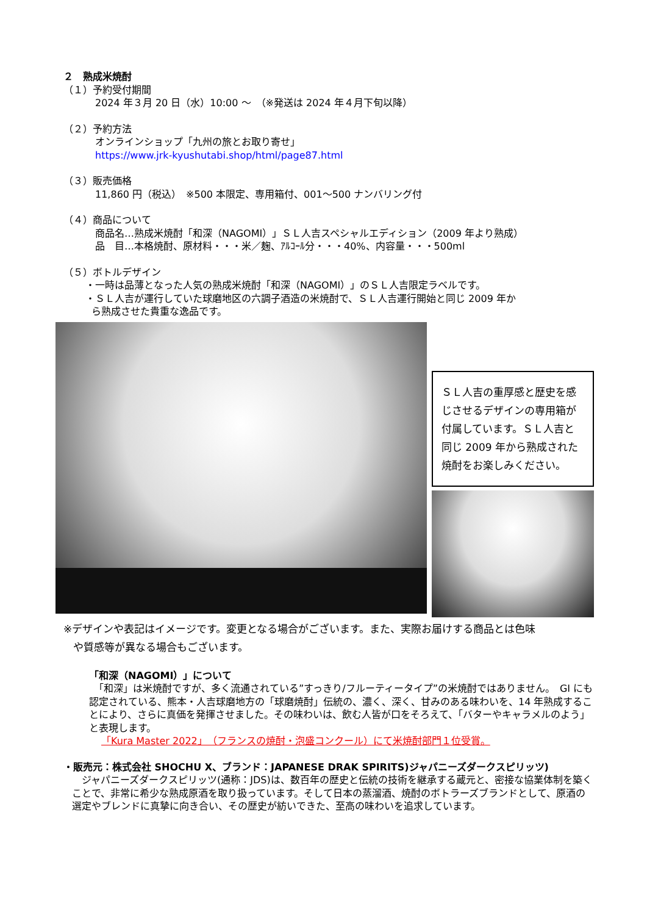２　熟成米焼酎
（１）予約受付期間
2024 年３月 20 日（水）10:00 ～　（※発送は 2024 年４月下旬以降）
（２）予約方法
オンラインショップ「九州の旅とお取り寄せ」
https://www.jrk-kyushutabi.shop/html/page87.html
（３）販売価格
11,860 円（税込）　※500 本限定、専用箱付、001～500 ナンバリング付
（４）商品について
商品名…熟成米焼酎「和深（NAGOMI）」ＳＬ人吉スペシャルエディション（2009 年より熟成）
品　目…本格焼酎、原材料・・・米／麹、ｱﾙｺｰﾙ分・・・40%、内容量・・・500ml
（５）ボトルデザイン
・一時は品薄となった人気の熟成米焼酎「和深（NAGOMI）」のＳＬ人吉限定ラベルです。
・ＳＬ人吉が運行していた球磨地区の六調子酒造の米焼酎で、ＳＬ人吉運行開始と同じ 2009 年か
ら熟成させた貴重な逸品です。
ＳＬ人吉の重厚感と歴史を感じさせるデザインの専用箱が付属しています。ＳＬ人吉と同じ 2009 年から熟成された焼酎をお楽しみください。
※デザインや表記はイメージです。変更となる場合がございます。また、実際お届けする商品とは色味
や質感等が異なる場合もございます。
「和深（NAGOMI）」について
　「和深」は米焼酎ですが、多く流通されている”すっきり/フルーティータイプ”の米焼酎ではありません。　GI にも認定されている、熊本・人吉球磨地方の「球磨焼酎」伝統の、濃く、深く、甘みのある味わいを、14 年熟成することにより、さらに真価を発揮させました。その味わいは、飲む人皆が口をそろえて、「バターやキャラメルのよう」と表現します。
「Kura Master 2022」（フランスの焼酎・泡盛コンクール）にて米焼酎部門１位受賞。
・販売元：株式会社 SHOCHU X、ブランド：JAPANESE DRAK SPIRITS)ジャパニーズダークスピリッツ)
　ジャパニーズダークスピリッツ(通称：JDS)は、数百年の歴史と伝統の技術を継承する蔵元と、密接な協業体制を築くことで、非常に希少な熟成原酒を取り扱っています。そして日本の蒸溜酒、焼酎のボトラーズブランドとして、原酒の選定やブレンドに真摯に向き合い、その歴史が紡いできた、至高の味わいを追求しています。